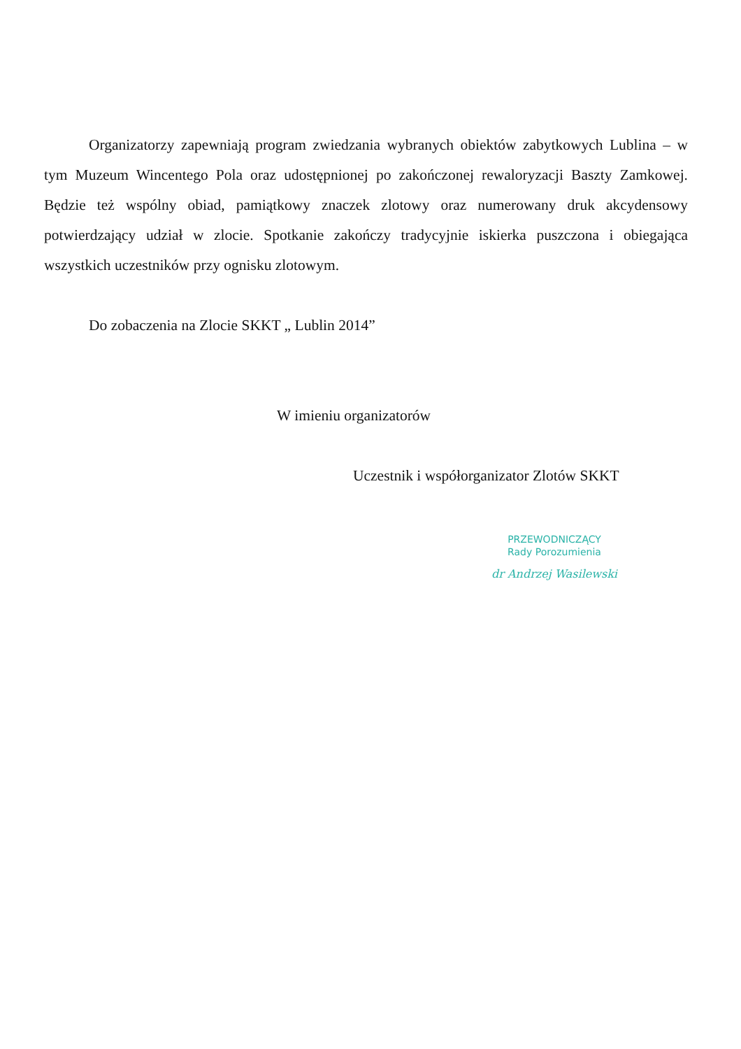Organizatorzy zapewniają program zwiedzania wybranych obiektów zabytkowych Lublina – w tym Muzeum Wincentego Pola oraz udostępnionej po zakończonej rewaloryzacji Baszty Zamkowej. Będzie też wspólny obiad, pamiątkowy znaczek zlotowy oraz numerowany druk akcydensowy potwierdzający udział w zlocie. Spotkanie zakończy tradycyjnie iskierka puszczona i obiegająca wszystkich uczestników przy ognisku zlotowym.
Do zobaczenia na Zlocie SKKT „ Lublin 2014”
W imieniu organizatorów
Uczestnik i współorganizator Zlotów SKKT
PRZEWODNICZĄCY
Rady Porozumienia
dr Andrzej Wasilewski